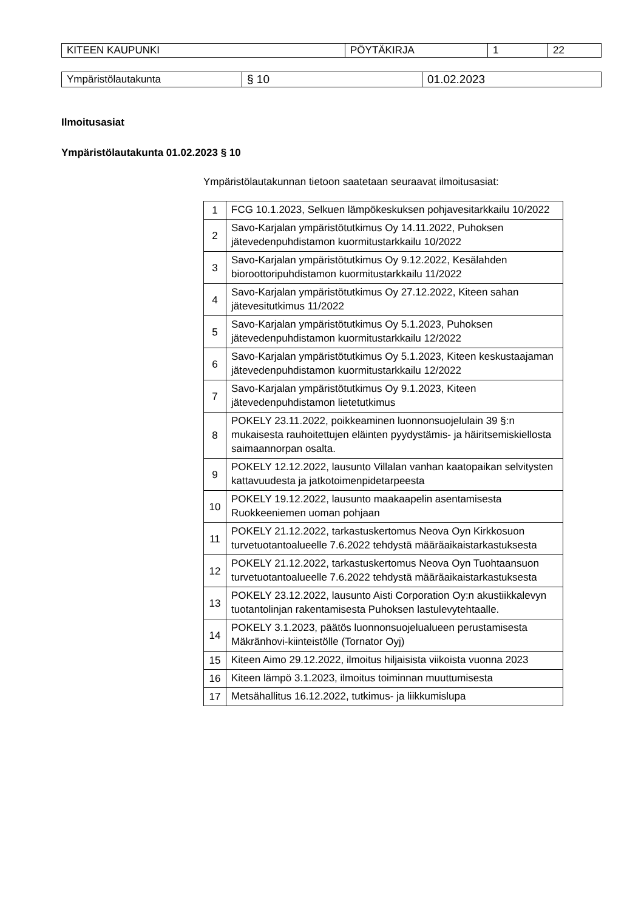| KITEEN KAUPUNKI | PÖYTÄKIRJA | 1 | 22 |
| Ympäristölautakunta | § 10 | 01.02.2023 |
Ilmoitusasiat
Ympäristölautakunta 01.02.2023 § 10
Ympäristölautakunnan tietoon saatetaan seuraavat ilmoitusasiat:
| 1 | FCG 10.1.2023, Selkuen lämpökeskuksen pohjavesitarkkailu 10/2022 |
| 2 | Savo-Karjalan ympäristötutkimus Oy 14.11.2022, Puhoksen jätevedenpuhdistamon kuormitustarkkailu 10/2022 |
| 3 | Savo-Karjalan ympäristötutkimus Oy 9.12.2022, Kesälahden bioroottoripuhdistamon kuormitustarkkailu 11/2022 |
| 4 | Savo-Karjalan ympäristötutkimus Oy 27.12.2022, Kiteen sahan jätevesitutkimus 11/2022 |
| 5 | Savo-Karjalan ympäristötutkimus Oy 5.1.2023, Puhoksen jätevedenpuhdistamon kuormitustarkkailu 12/2022 |
| 6 | Savo-Karjalan ympäristötutkimus Oy 5.1.2023, Kiteen keskustaajaman jätevedenpuhdistamon kuormitustarkkailu 12/2022 |
| 7 | Savo-Karjalan ympäristötutkimus Oy 9.1.2023, Kiteen jätevedenpuhdistamon lietetutkimus |
| 8 | POKELY 23.11.2022, poikkeaminen luonnonsuojelulain 39 §:n mukaisesta rauhoitettujen eläinten pyydystämis- ja häiritsemiskiellosta saimaannorpan osalta. |
| 9 | POKELY 12.12.2022, lausunto Villalan vanhan kaatopaikan selvitysten kattavuudesta ja jatkotoimenpidetarpeesta |
| 10 | POKELY 19.12.2022, lausunto maakaapelin asentamisesta Ruokkeeniemen uoman pohjaan |
| 11 | POKELY 21.12.2022, tarkastuskertomus Neova Oyn Kirkkosuon turvetuotantoalueelle 7.6.2022 tehdystä määräaikaistarkastuksesta |
| 12 | POKELY 21.12.2022, tarkastuskertomus Neova Oyn Tuohtaansuon turvetuotantoalueelle 7.6.2022 tehdystä määräaikaistarkastuksesta |
| 13 | POKELY 23.12.2022, lausunto Aisti Corporation Oy:n akustiikkalevyn tuotantolinjan rakentamisesta Puhoksen lastulevytehtaalle. |
| 14 | POKELY 3.1.2023, päätös luonnonsuojelualueen perustamisesta Mäkränhovi-kiinteistölle (Tornator Oyj) |
| 15 | Kiteen Aimo 29.12.2022, ilmoitus hiljaisista viikoista vuonna 2023 |
| 16 | Kiteen lämpö 3.1.2023, ilmoitus toiminnan muuttumisesta |
| 17 | Metsähallitus 16.12.2022, tutkimus- ja liikkumislupa |